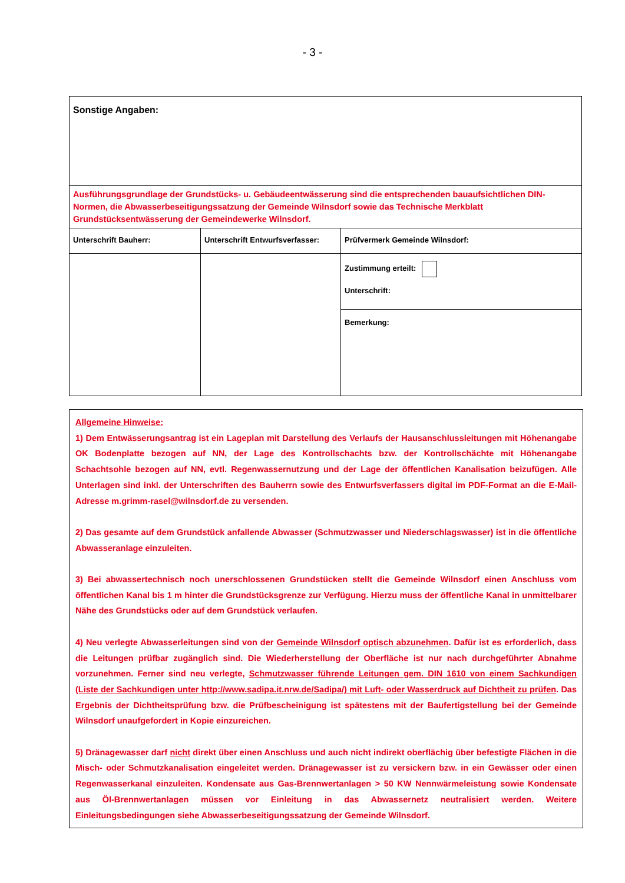- 3 -
| Sonstige Angaben: | | |
| Ausführungsgrundlage der Grundstücks- u. Gebäudeentwässerung sind die entsprechenden bauaufsichtlichen DIN-Normen, die Abwasserbeseitigungssatzung der Gemeinde Wilnsdorf sowie das Technische Merkblatt Grundstücksentwässerung der Gemeindewerke Wilnsdorf. | | |
| Unterschrift Bauherr: | Unterschrift Entwurfsverfasser: | Prüfvermerk Gemeinde Wilnsdorf: |
| | | Zustimmung erteilt: Unterschrift: |
| | | Bemerkung: |
Allgemeine Hinweise:
1) Dem Entwässerungsantrag ist ein Lageplan mit Darstellung des Verlaufs der Hausanschlussleitungen mit Höhenangabe OK Bodenplatte bezogen auf NN, der Lage des Kontrollschachts bzw. der Kontrollschächte mit Höhenangabe Schachtsohle bezogen auf NN, evtl. Regenwassernutzung und der Lage der öffentlichen Kanalisation beizufügen. Alle Unterlagen sind inkl. der Unterschriften des Bauherrn sowie des Entwurfsverfassers digital im PDF-Format an die E-Mail-Adresse m.grimm-rasel@wilnsdorf.de zu versenden.
2) Das gesamte auf dem Grundstück anfallende Abwasser (Schmutzwasser und Niederschlagswasser) ist in die öffentliche Abwasseranlage einzuleiten.
3) Bei abwassertechnisch noch unerschlossenen Grundstücken stellt die Gemeinde Wilnsdorf einen Anschluss vom öffentlichen Kanal bis 1 m hinter die Grundstücksgrenze zur Verfügung. Hierzu muss der öffentliche Kanal in unmittelbarer Nähe des Grundstücks oder auf dem Grundstück verlaufen.
4) Neu verlegte Abwasserleitungen sind von der Gemeinde Wilnsdorf optisch abzunehmen. Dafür ist es erforderlich, dass die Leitungen prüfbar zugänglich sind. Die Wiederherstellung der Oberfläche ist nur nach durchgeführter Abnahme vorzunehmen. Ferner sind neu verlegte, Schmutzwasser führende Leitungen gem. DIN 1610 von einem Sachkundigen (Liste der Sachkundigen unter http://www.sadipa.it.nrw.de/Sadipa/) mit Luft- oder Wasserdruck auf Dichtheit zu prüfen. Das Ergebnis der Dichtheitsprüfung bzw. die Prüfbescheinigung ist spätestens mit der Baufertigstellung bei der Gemeinde Wilnsdorf unaufgefordert in Kopie einzureichen.
5) Dränagewasser darf nicht direkt über einen Anschluss und auch nicht indirekt oberflächig über befestigte Flächen in die Misch- oder Schmutzkanalisation eingeleitet werden. Dränagewasser ist zu versickern bzw. in ein Gewässer oder einen Regenwasserkanal einzuleiten. Kondensate aus Gas-Brennwertanlagen > 50 KW Nennwärmeleistung sowie Kondensate aus Öl-Brennwertanlagen müssen vor Einleitung in das Abwassernetz neutralisiert werden. Weitere Einleitungsbedingungen siehe Abwasserbeseitigungssatzung der Gemeinde Wilnsdorf.